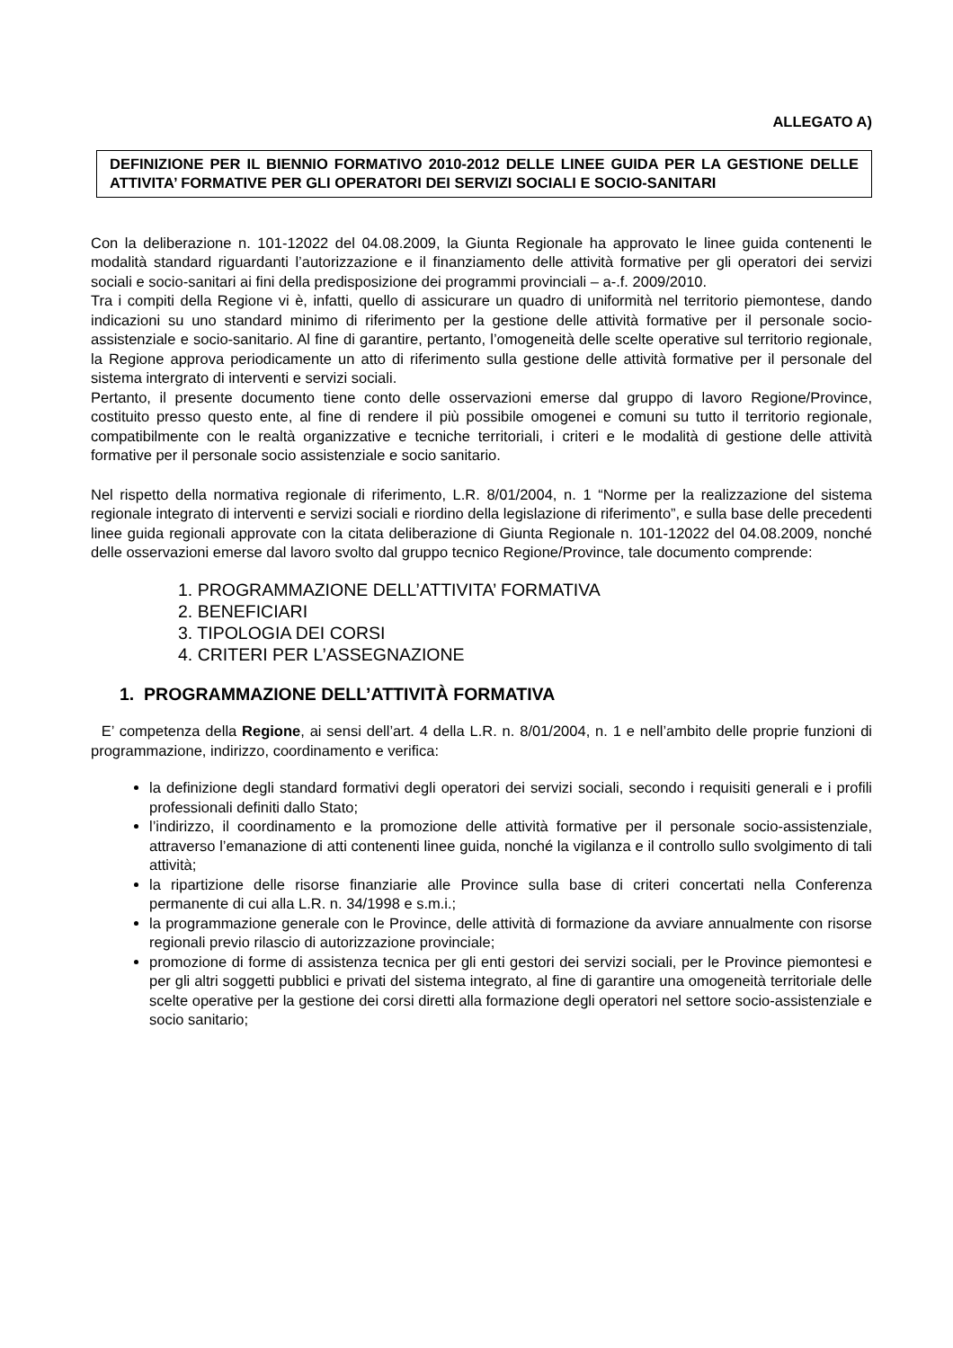ALLEGATO A)
DEFINIZIONE PER IL BIENNIO FORMATIVO 2010-2012 DELLE LINEE GUIDA PER LA GESTIONE DELLE ATTIVITA’ FORMATIVE PER GLI OPERATORI DEI SERVIZI SOCIALI E SOCIO-SANITARI
Con la deliberazione n. 101-12022 del 04.08.2009, la Giunta Regionale ha approvato le linee guida contenenti le modalità standard riguardanti l’autorizzazione e il finanziamento delle attività formative per gli operatori dei servizi sociali e socio-sanitari ai fini della predisposizione dei programmi provinciali – a-.f. 2009/2010.
Tra i compiti della Regione vi è, infatti, quello di assicurare un quadro di uniformità nel territorio piemontese, dando indicazioni su uno standard minimo di riferimento per la gestione delle attività formative per il personale socio-assistenziale e socio-sanitario. Al fine di garantire, pertanto, l’omogeneità delle scelte operative sul territorio regionale, la Regione approva periodicamente un atto di riferimento sulla gestione delle attività formative per il personale del sistema intergrato di interventi e servizi sociali.
Pertanto, il presente documento tiene conto delle osservazioni emerse dal gruppo di lavoro Regione/Province, costituito presso questo ente, al fine di rendere il più possibile omogenei e comuni su tutto il territorio regionale, compatibilmente con le realtà organizzative e tecniche territoriali, i criteri e le modalità di gestione delle attività formative per il personale socio assistenziale e socio sanitario.
Nel rispetto della normativa regionale di riferimento, L.R. 8/01/2004, n. 1 “Norme per la realizzazione del sistema regionale integrato di interventi e servizi sociali e riordino della legislazione di riferimento”, e sulla base delle precedenti linee guida regionali approvate con la citata deliberazione di Giunta Regionale n. 101-12022 del 04.08.2009, nonché delle osservazioni emerse dal lavoro svolto dal gruppo tecnico Regione/Province, tale documento comprende:
1. PROGRAMMAZIONE DELL’ATTIVITA’ FORMATIVA
2. BENEFICIARI
3. TIPOLOGIA DEI CORSI
4. CRITERI PER L’ASSEGNAZIONE
1. PROGRAMMAZIONE DELL’ATTIVITÀ FORMATIVA
E’ competenza della Regione, ai sensi dell’art. 4 della L.R. n. 8/01/2004, n. 1 e nell’ambito delle proprie funzioni di programmazione, indirizzo, coordinamento e verifica:
la definizione degli standard formativi degli operatori dei servizi sociali, secondo i requisiti generali e i profili professionali definiti dallo Stato;
l’indirizzo, il coordinamento e la promozione delle attività formative per il personale socio-assistenziale, attraverso l’emanazione di atti contenenti linee guida, nonché la vigilanza e il controllo sullo svolgimento di tali attività;
la ripartizione delle risorse finanziarie alle Province sulla base di criteri concertati nella Conferenza permanente di cui alla L.R. n. 34/1998 e s.m.i.;
la programmazione generale con le Province, delle attività di formazione da avviare annualmente con risorse regionali previo rilascio di autorizzazione provinciale;
promozione di forme di assistenza tecnica per gli enti gestori dei servizi sociali, per le Province piemontesi e per gli altri soggetti pubblici e privati del sistema integrato, al fine di garantire una omogeneità territoriale delle scelte operative per la gestione dei corsi diretti alla formazione degli operatori nel settore socio-assistenziale e socio sanitario;